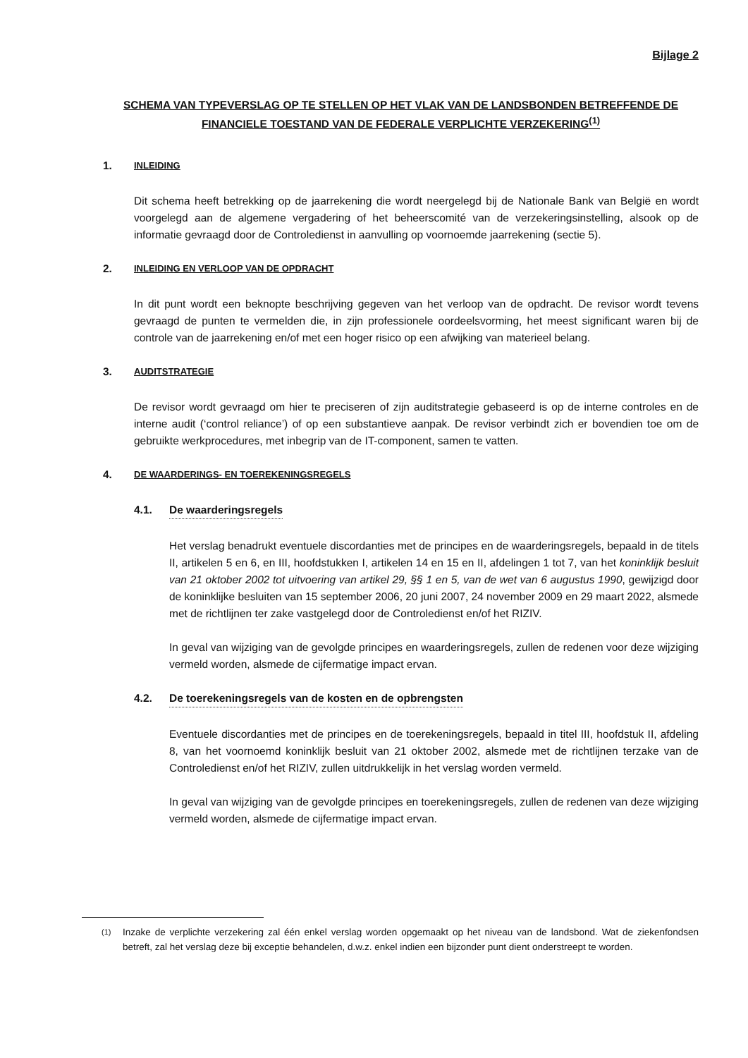Bijlage 2
SCHEMA VAN TYPEVERSLAG OP TE STELLEN OP HET VLAK VAN DE LANDSBONDEN BETREFFENDE DE
FINANCIELE TOESTAND VAN DE FEDERALE VERPLICHTE VERZEKERING<sup>(1)</sup>
1. INLEIDING
Dit schema heeft betrekking op de jaarrekening die wordt neergelegd bij de Nationale Bank van België en wordt voorgelegd aan de algemene vergadering of het beheerscomité van de verzekeringsinstelling, alsook op de informatie gevraagd door de Controledienst in aanvulling op voornoemde jaarrekening (sectie 5).
2. INLEIDING EN VERLOOP VAN DE OPDRACHT
In dit punt wordt een beknopte beschrijving gegeven van het verloop van de opdracht. De revisor wordt tevens gevraagd de punten te vermelden die, in zijn professionele oordeelsvorming, het meest significant waren bij de controle van de jaarrekening en/of met een hoger risico op een afwijking van materieel belang.
3. AUDITSTRATEGIE
De revisor wordt gevraagd om hier te preciseren of zijn auditstrategie gebaseerd is op de interne controles en de interne audit (‘control reliance’) of op een substantieve aanpak. De revisor verbindt zich er bovendien toe om de gebruikte werkprocedures, met inbegrip van de IT-component, samen te vatten.
4. DE WAARDERINGS- EN TOEREKENINGSREGELS
4.1. De waarderingsregels
Het verslag benadrukt eventuele discordanties met de principes en de waarderingsregels, bepaald in de titels II, artikelen 5 en 6, en III, hoofdstukken I, artikelen 14 en 15 en II, afdelingen 1 tot 7, van het koninklijk besluit van 21 oktober 2002 tot uitvoering van artikel 29, §§ 1 en 5, van de wet van 6 augustus 1990, gewijzigd door de koninklijke besluiten van 15 september 2006, 20 juni 2007, 24 november 2009 en 29 maart 2022, alsmede met de richtlijnen ter zake vastgelegd door de Controledienst en/of het RIZIV.
In geval van wijziging van de gevolgde principes en waarderingsregels, zullen de redenen voor deze wijziging vermeld worden, alsmede de cijfermatige impact ervan.
4.2. De toerekeningsregels van de kosten en de opbrengsten
Eventuele discordanties met de principes en de toerekeningsregels, bepaald in titel III, hoofdstuk II, afdeling 8, van het voornoemd koninklijk besluit van 21 oktober 2002, alsmede met de richtlijnen terzake van de Controledienst en/of het RIZIV, zullen uitdrukkelijk in het verslag worden vermeld.
In geval van wijziging van de gevolgde principes en toerekeningsregels, zullen de redenen van deze wijziging vermeld worden, alsmede de cijfermatige impact ervan.
(1) Inzake de verplichte verzekering zal één enkel verslag worden opgemaakt op het niveau van de landsbond. Wat de ziekenfondsen betreft, zal het verslag deze bij exceptie behandelen, d.w.z. enkel indien een bijzonder punt dient onderstreept te worden.